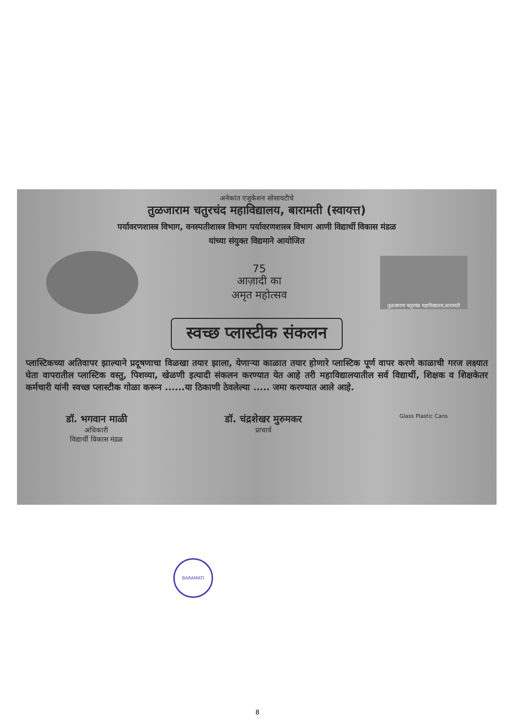अनेकांत एजुकेशन सोसायटीचे
तुळजाराम चतुरचंद महाविद्यालय, बारामती (स्वायत्त)
पर्यावरणशास्त्र विभाग, वनस्पतीशास्त्र विभाग पर्यावरणशास्त्र विभाग आणी विद्यार्थी विकास मंडळ
यांच्या संयुक्त विद्यमाने आयोजित
75
आज़ादी का
अमृत महोत्सव
तुळजाराम चतुरचंद महाविद्यालय,बारामती
स्वच्छ प्लास्टीक संकलन
प्लास्टिकच्या अतिवापर झाल्याने प्रदूषणाचा विळखा तयार झाला, येणाऱ्या काळात तयार होणारे प्लास्टिक पूर्ण वापर करणे काळाची गरज लक्ष्यात घेता वापरातील प्लास्टिक वस्तु, पिशव्या, खेळणी इत्यादी संकलन करण्यात येत आहे तरी महाविद्यालयातील सर्व विद्यार्थी, शिक्षक व शिक्षकेतर कर्मचारी यांनी स्वच्छ प्लास्टीक गोळा करून ......या ठिकाणी ठेवलेल्या ..... जमा करण्यात आले आहे.
डॉ. भगवान माळी
अधिकारी
विद्यार्थी विकास मंडळ
डॉ. चंद्रशेखर मुरुमकर
प्राचार्य
Glass Plastic Cans
BARAMATI
8